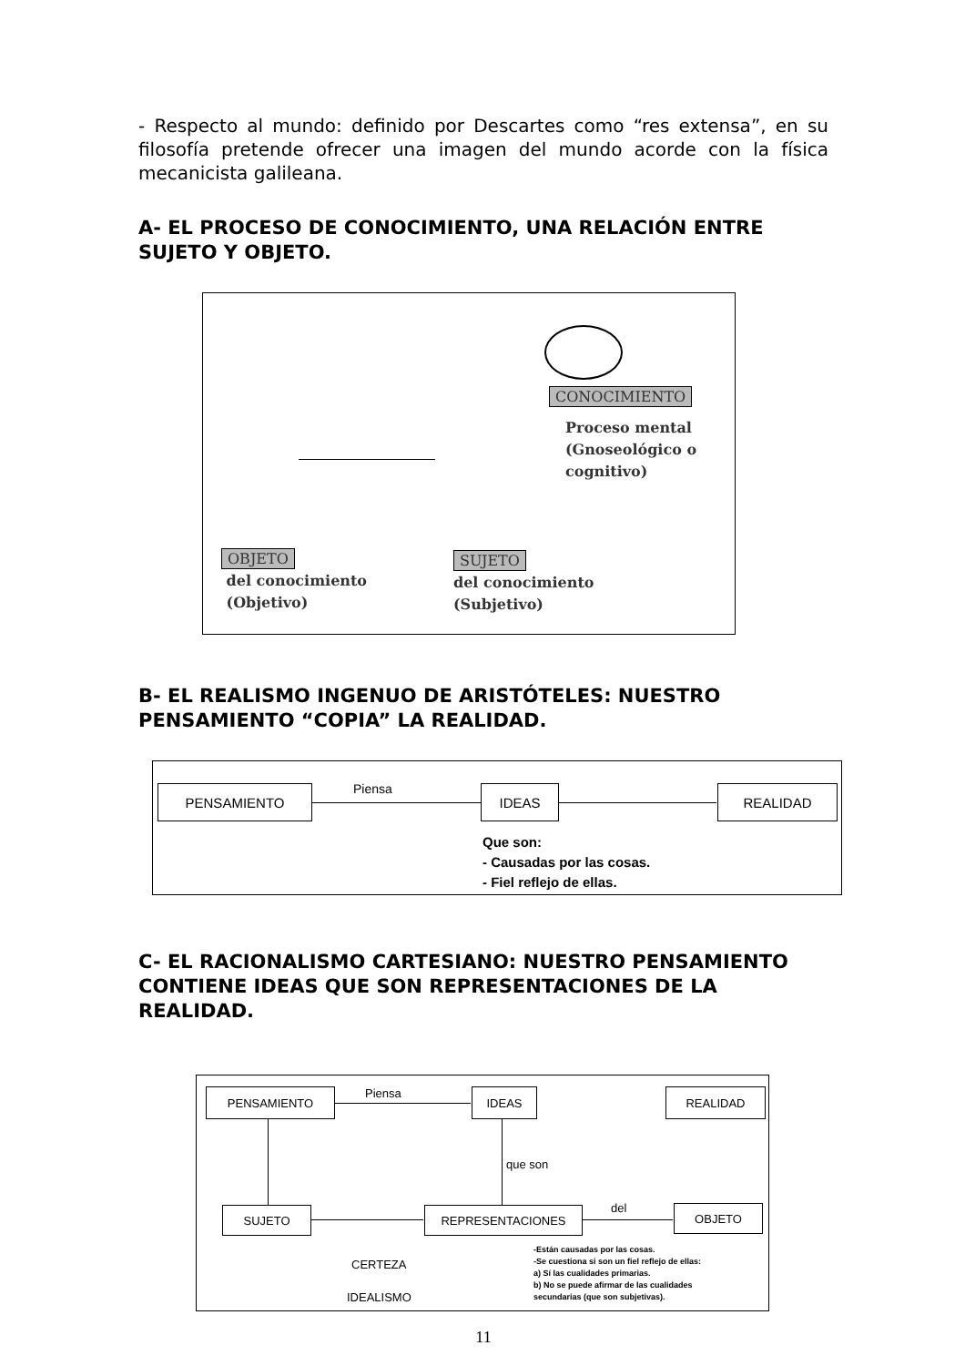- Respecto al mundo: definido por Descartes como “res extensa”, en su filosofía pretende ofrecer una imagen del mundo acorde con la física mecanicista galileana.
A- EL PROCESO DE CONOCIMIENTO, UNA RELACIÓN ENTRE SUJETO Y OBJETO.
CONOCIMIENTO
Proceso mental
(Gnoseológico o
cognitivo)
OBJETO
del conocimiento
(Objetivo)
SUJETO
del conocimiento
(Subjetivo)
B- EL REALISMO INGENUO DE ARISTÓTELES: NUESTRO PENSAMIENTO “COPIA” LA REALIDAD.
PENSAMIENTO Piensa IDEAS REALIDAD
Que son:
- Causadas por las cosas.
- Fiel reflejo de ellas.
C- EL RACIONALISMO CARTESIANO: NUESTRO PENSAMIENTO CONTIENE IDEAS QUE SON REPRESENTACIONES DE LA REALIDAD.
PENSAMIENTO Piensa IDEAS REALIDAD
que son
SUJETO REPRESENTACIONES del OBJETO
CERTEZA
IDEALISMO
-Están causadas por las cosas.
-Se cuestiona si son un fiel reflejo de ellas:
a) Sí las cualidades primarias.
b) No se puede afirmar de las cualidades
secundarias (que son subjetivas).
11